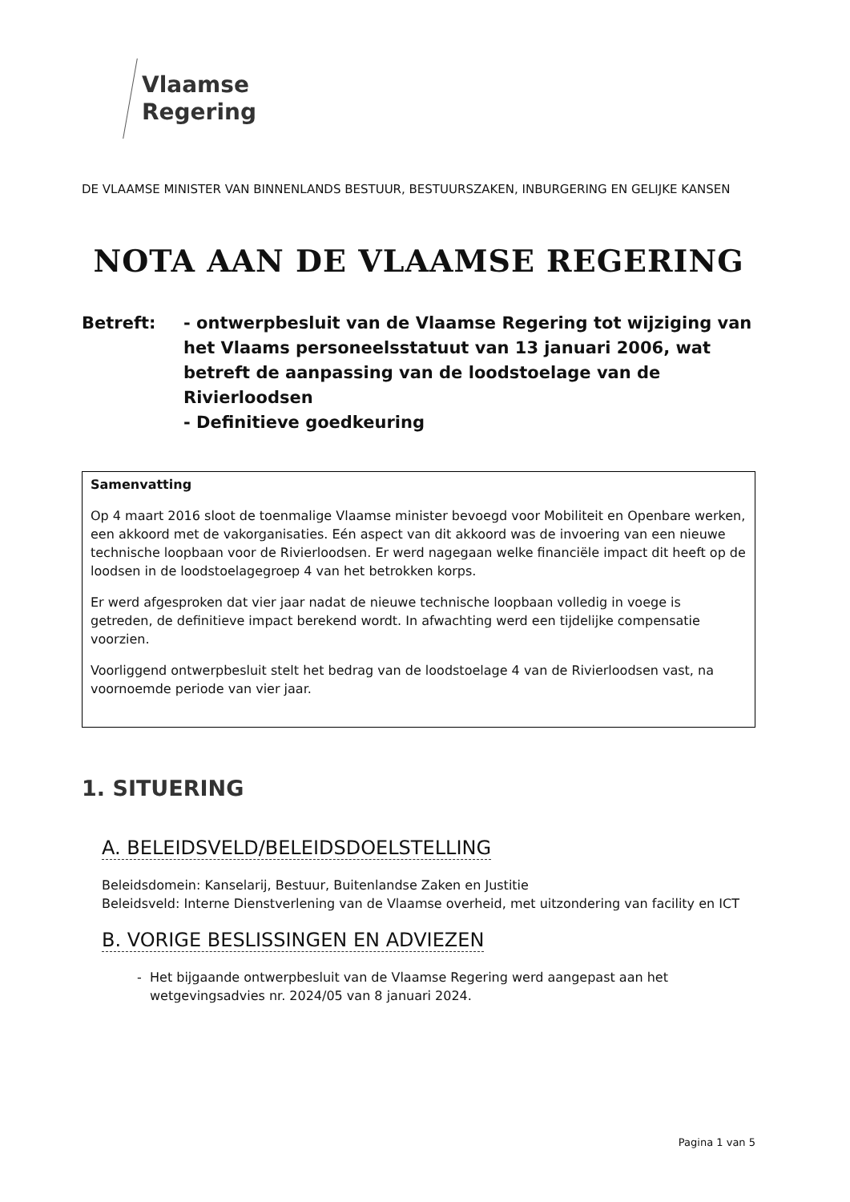Vlaamse
Regering
DE VLAAMSE MINISTER VAN BINNENLANDS BESTUUR, BESTUURSZAKEN, INBURGERING EN GELIJKE KANSEN
NOTA AAN DE VLAAMSE REGERING
Betreft: - ontwerpbesluit van de Vlaamse Regering tot wijziging van het Vlaams personeelsstatuut van 13 januari 2006, wat betreft de aanpassing van de loodstoelage van de Rivierloodsen
- Definitieve goedkeuring
Samenvatting
Op 4 maart 2016 sloot de toenmalige Vlaamse minister bevoegd voor Mobiliteit en Openbare werken, een akkoord met de vakorganisaties. Eén aspect van dit akkoord was de invoering van een nieuwe technische loopbaan voor de Rivierloodsen. Er werd nagegaan welke financiële impact dit heeft op de loodsen in de loodstoelagegroep 4 van het betrokken korps.
Er werd afgesproken dat vier jaar nadat de nieuwe technische loopbaan volledig in voege is getreden, de definitieve impact berekend wordt. In afwachting werd een tijdelijke compensatie voorzien.
Voorliggend ontwerpbesluit stelt het bedrag van de loodstoelage 4 van de Rivierloodsen vast, na voornoemde periode van vier jaar.
1. SITUERING
A. BELEIDSVELD/BELEIDSDOELSTELLING
Beleidsdomein: Kanselarij, Bestuur, Buitenlandse Zaken en Justitie
Beleidsveld: Interne Dienstverlening van de Vlaamse overheid, met uitzondering van facility en ICT
B. VORIGE BESLISSINGEN EN ADVIEZEN
Het bijgaande ontwerpbesluit van de Vlaamse Regering werd aangepast aan het wetgevingsadvies nr. 2024/05 van 8 januari 2024.
Pagina 1 van 5